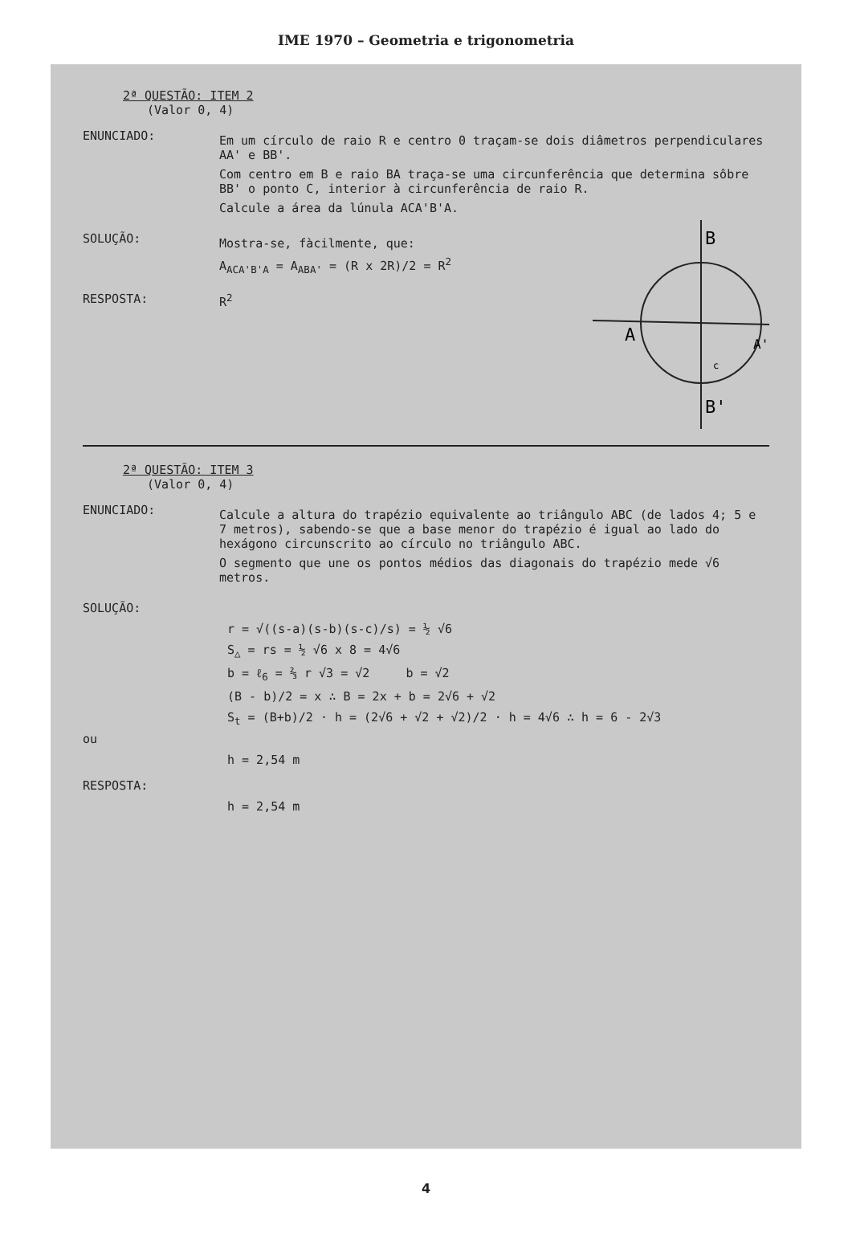IME 1970 – Geometria e trigonometria
2ª QUESTÃO: ITEM 2
(Valor 0, 4)
ENUNCIADO:
Em um círculo de raio R e centro 0 traçam-se dois diâmetros perpendiculares AA' e BB'.
Com centro em B e raio BA traça-se uma circunferência que determina sôbre BB' o ponto C, interior à circunferência de raio R.
Calcule a área da lúnula ACA'B'A.
B
A
A'
B'
c
SOLUÇÃO:
Mostra-se, fàcilmente, que:
A<sub>ACA'B'A</sub> = A<sub>ABA'</sub> = (R x 2R)/2 = R<sup>2</sup>
RESPOSTA: R<sup>2</sup>
2ª QUESTÃO: ITEM 3
(Valor 0, 4)
ENUNCIADO:
Calcule a altura do trapézio equivalente ao triângulo ABC (de lados 4; 5 e 7 metros), sabendo-se que a base menor do trapézio é igual ao lado do hexágono circunscrito ao círculo no triângulo ABC.
O segmento que une os pontos médios das diagonais do trapézio mede √6 metros.
SOLUÇÃO:
r = √((s-a)(s-b)(s-c)/s) = ½ √6
S<sub>△</sub> = rs = ½ √6 x 8 = 4√6
b = ℓ<sub>6</sub> = ⅔ r √3 = √2 b = √2
(B - b)/2 = x ∴ B = 2x + b = 2√6 + √2
S<sub>t</sub> = (B+b)/2 · h = (2√6 + √2 + √2)/2 · h = 4√6 ∴ h = 6 - 2√3
ou
h = 2,54 m
RESPOSTA:
h = 2,54 m
4